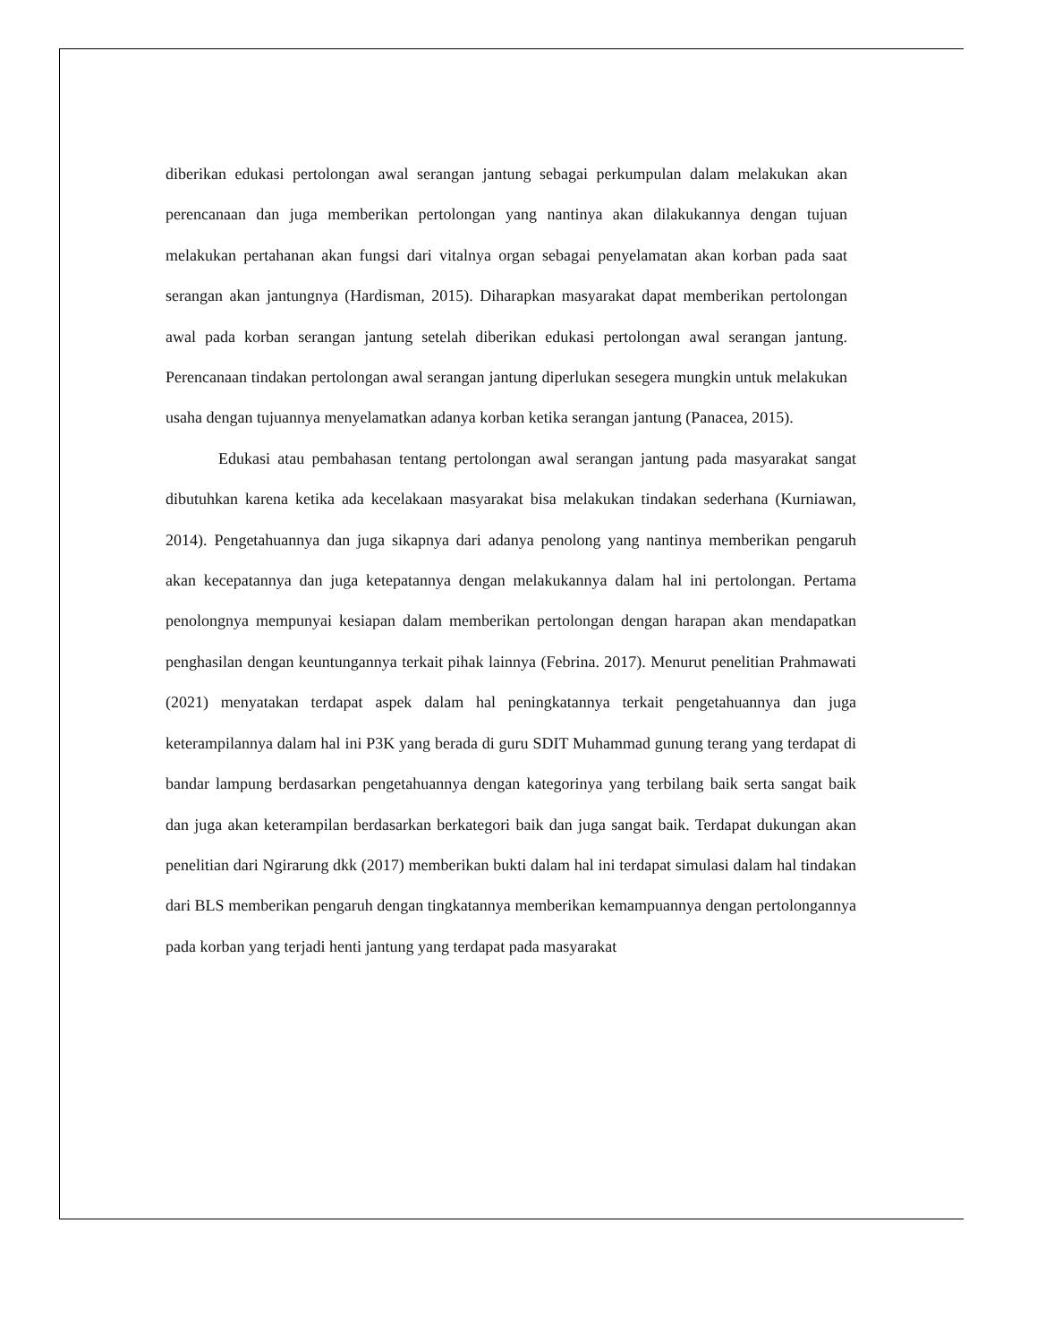diberikan edukasi pertolongan awal serangan jantung sebagai perkumpulan dalam melakukan akan perencanaan dan juga memberikan pertolongan yang nantinya akan dilakukannya dengan tujuan melakukan pertahanan akan fungsi dari vitalnya organ sebagai penyelamatan akan korban pada saat serangan akan jantungnya (Hardisman, 2015). Diharapkan masyarakat dapat memberikan pertolongan awal pada korban serangan jantung setelah diberikan edukasi pertolongan awal serangan jantung. Perencanaan tindakan pertolongan awal serangan jantung diperlukan sesegera mungkin untuk melakukan usaha dengan tujuannya menyelamatkan adanya korban ketika serangan jantung (Panacea, 2015).
Edukasi atau pembahasan tentang pertolongan awal serangan jantung pada masyarakat sangat dibutuhkan karena ketika ada kecelakaan masyarakat bisa melakukan tindakan sederhana (Kurniawan, 2014). Pengetahuannya dan juga sikapnya dari adanya penolong yang nantinya memberikan pengaruh akan kecepatannya dan juga ketepatannya dengan melakukannya dalam hal ini pertolongan. Pertama penolongnya mempunyai kesiapan dalam memberikan pertolongan dengan harapan akan mendapatkan penghasilan dengan keuntungannya terkait pihak lainnya (Febrina. 2017). Menurut penelitian Prahmawati (2021) menyatakan terdapat aspek dalam hal peningkatannya terkait pengetahuannya dan juga keterampilannya dalam hal ini P3K yang berada di guru SDIT Muhammad gunung terang yang terdapat di bandar lampung berdasarkan pengetahuannya dengan kategorinya yang terbilang baik serta sangat baik dan juga akan keterampilan berdasarkan berkategori baik dan juga sangat baik. Terdapat dukungan akan penelitian dari Ngirarung dkk (2017) memberikan bukti dalam hal ini terdapat simulasi dalam hal tindakan dari BLS memberikan pengaruh dengan tingkatannya memberikan kemampuannya dengan pertolongannya pada korban yang terjadi henti jantung yang terdapat pada masyarakat